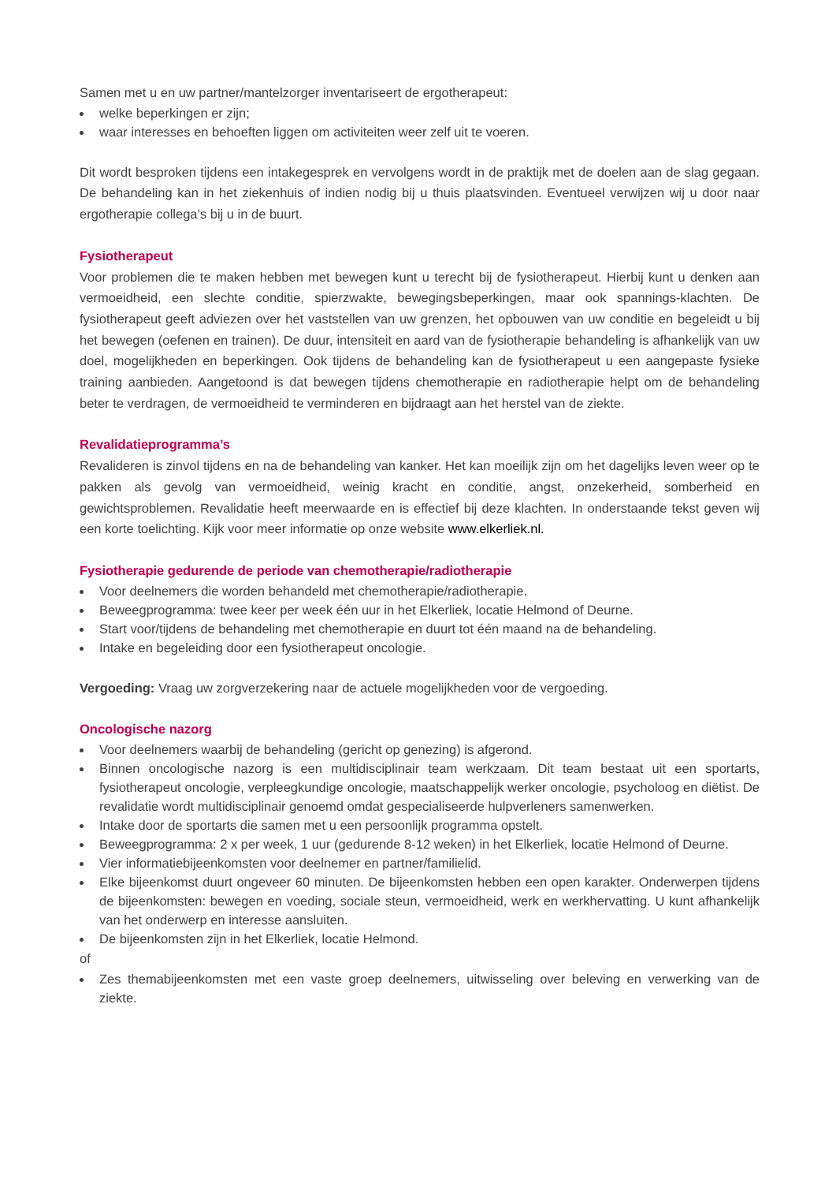Samen met u en uw partner/mantelzorger inventariseert de ergotherapeut:
welke beperkingen er zijn;
waar interesses en behoeften liggen om activiteiten weer zelf uit te voeren.
Dit wordt besproken tijdens een intakegesprek en vervolgens wordt in de praktijk met de doelen aan de slag gegaan. De behandeling kan in het ziekenhuis of indien nodig bij u thuis plaatsvinden. Eventueel verwijzen wij u door naar ergotherapie collega’s bij u in de buurt.
Fysiotherapeut
Voor problemen die te maken hebben met bewegen kunt u terecht bij de fysiotherapeut. Hierbij kunt u denken aan vermoeidheid, een slechte conditie, spierzwakte, bewegingsbeperkingen, maar ook spannings-klachten. De fysiotherapeut geeft adviezen over het vaststellen van uw grenzen, het opbouwen van uw conditie en begeleidt u bij het bewegen (oefenen en trainen). De duur, intensiteit en aard van de fysiotherapie behandeling is afhankelijk van uw doel, mogelijkheden en beperkingen. Ook tijdens de behandeling kan de fysiotherapeut u een aangepaste fysieke training aanbieden. Aangetoond is dat bewegen tijdens chemotherapie en radiotherapie helpt om de behandeling beter te verdragen, de vermoeidheid te verminderen en bijdraagt aan het herstel van de ziekte.
Revalidatieprogramma’s
Revalideren is zinvol tijdens en na de behandeling van kanker. Het kan moeilijk zijn om het dagelijks leven weer op te pakken als gevolg van vermoeidheid, weinig kracht en conditie, angst, onzekerheid, somberheid en gewichtsproblemen. Revalidatie heeft meerwaarde en is effectief bij deze klachten. In onderstaande tekst geven wij een korte toelichting. Kijk voor meer informatie op onze website www.elkerliek.nl.
Fysiotherapie gedurende de periode van chemotherapie/radiotherapie
Voor deelnemers die worden behandeld met chemotherapie/radiotherapie.
Beweegprogramma: twee keer per week één uur in het Elkerliek, locatie Helmond of Deurne.
Start voor/tijdens de behandeling met chemotherapie en duurt tot één maand na de behandeling.
Intake en begeleiding door een fysiotherapeut oncologie.
Vergoeding: Vraag uw zorgverzekering naar de actuele mogelijkheden voor de vergoeding.
Oncologische nazorg
Voor deelnemers waarbij de behandeling (gericht op genezing) is afgerond.
Binnen oncologische nazorg is een multidisciplinair team werkzaam. Dit team bestaat uit een sportarts, fysiotherapeut oncologie, verpleegkundige oncologie, maatschappelijk werker oncologie, psycholoog en diëtist. De revalidatie wordt multidisciplinair genoemd omdat gespecialiseerde hulpverleners samenwerken.
Intake door de sportarts die samen met u een persoonlijk programma opstelt.
Beweegprogramma: 2 x per week, 1 uur (gedurende 8-12 weken) in het Elkerliek, locatie Helmond of Deurne.
Vier informatiebijeenkomsten voor deelnemer en partner/familielid.
Elke bijeenkomst duurt ongeveer 60 minuten. De bijeenkomsten hebben een open karakter. Onderwerpen tijdens de bijeenkomsten: bewegen en voeding, sociale steun, vermoeidheid, werk en werkhervatting. U kunt afhankelijk van het onderwerp en interesse aansluiten.
De bijeenkomsten zijn in het Elkerliek, locatie Helmond.
of
Zes themabijeenkomsten met een vaste groep deelnemers, uitwisseling over beleving en verwerking van de ziekte.